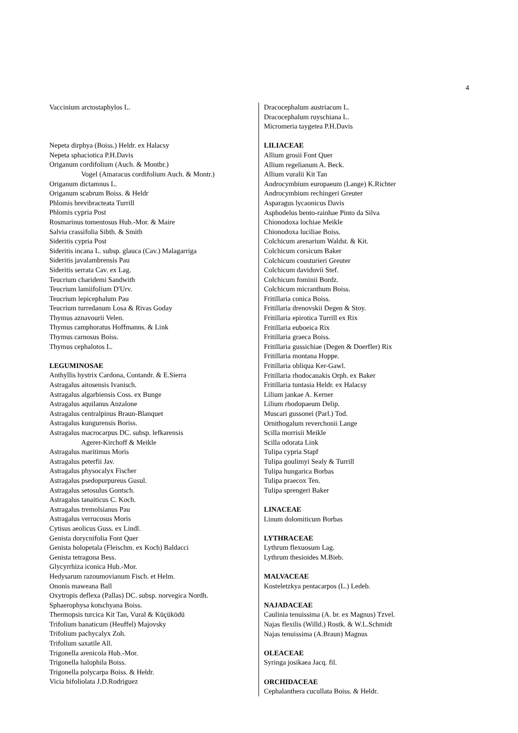4
Vaccinium arctostaphylos L.
Nepeta dirphya (Boiss.) Heldr. ex Halacsy
Nepeta sphaciotica P.H.Davis
Origanum cordifolium (Auch. & Montbr.)
Vogel (Amaracus cordifolium Auch. & Montr.)
Origanum dictamnus L.
Origanum scabrum Boiss. & Heldr
Phlomis brevibracteata Turrill
Phlomis cypria Post
Rosmarinus tomentosus Hub.-Mor. & Maire
Salvia crassifolia Sibth. & Smith
Sideritis cypria Post
Sideritis incana L. subsp. glauca (Cav.) Malagarriga
Sideritis javalambrensis Pau
Sideritis serrata Cav. ex Lag.
Teucrium charidemi Sandwith
Teucrium lamiifolium D'Urv.
Teucrium lepicephalum Pau
Teucrium turredanum Losa & Rivas Goday
Thymus aznavourii Velen.
Thymus camphoratus Hoffmanns. & Link
Thymus carnosus Boiss.
Thymus cephalotos L.
LEGUMINOSAE
Anthyllis hystrix Cardona, Contandr. & E.Sierra
Astragalus aitosensis Ivanisch.
Astragalus algarbiensis Coss. ex Bunge
Astragalus aquilanus Anzalone
Astragalus centralpinus Braun-Blanquet
Astragalus kungurensis Boriss.
Astragalus macrocarpus DC. subsp. lefkarensis
Agerer-Kirchoff & Meikle
Astragalus maritimus Moris
Astragalus peterfii Jav.
Astragalus physocalyx Fischer
Astragalus psedopurpureus Gusul.
Astragalus setosulus Gontsch.
Astragalus tanaiticus C. Koch.
Astragalus tremolsianus Pau
Astragalus verrucosus Moris
Cytisus aeolicus Guss. ex Lindl.
Genista dorycnifolia Font Quer
Genista holopetala (Fleischm. ex Koch) Baldacci
Genista tetragona Bess.
Glycyrrhiza iconica Hub.-Mor.
Hedysarum razoumovianum Fisch. et Helm.
Ononis maweana Ball
Oxytropis deflexa (Pallas) DC. subsp. norvegica Nordh.
Sphaerophysa kotschyana Boiss.
Thermopsis turcica Kit Tan, Vural & Küçüködü
Trifolium banaticum (Heuffel) Majovsky
Trifolium pachycalyx Zoh.
Trifolium saxatile All.
Trigonella arenicola Hub.-Mor.
Trigonella halophila Boiss.
Trigonella polycarpa Boiss. & Heldr.
Vicia bifoliolata J.D.Rodriguez
Dracocephalum austriacum L.
Dracocephalum ruyschiana L.
Micromeria taygetea P.H.Davis
LILIACEAE
Allium grosii Font Quer
Allium regelianum A. Beck.
Allium vuralii Kit Tan
Androcymbium europaeum (Lange) K.Richter
Androcymbium rechingeri Greuter
Asparagus lycaonicus Davis
Asphodelus bento-rainhae Pinto da Silva
Chionodoxa lochiae Meikle
Chionodoxa luciliae Boiss.
Colchicum arenarium Waldst. & Kit.
Colchicum corsicum Baker
Colchicum cousturieri Greuter
Colchicum davidovii Stef.
Colchicum fominii Bordz.
Colchicum micranthum Boiss.
Fritillaria conica Boiss.
Fritillaria drenovskii Degen & Stoy.
Fritillaria epirotica Turrill ex Rix
Fritillaria euboeica Rix
Fritillaria graeca Boiss.
Fritillaria gussichiae (Degen & Doerfler) Rix
Fritillaria montana Hoppe.
Fritillaria obliqua Ker-Gawl.
Fritillaria rhodocanakis Orph. ex Baker
Fritillaria tuntasia Heldr. ex Halacsy
Lilium jankae A. Kerner
Lilium rhodopaeum Delip.
Muscari gussonei (Parl.) Tod.
Ornithogalum reverchonii Lange
Scilla morrisii Meikle
Scilla odorata Link
Tulipa cypria Stapf
Tulipa goulimyi Sealy & Turrill
Tulipa hungarica Borbas
Tulipa praecox Ten.
Tulipa sprengeri Baker
LINACEAE
Linum dolomiticum Borbas
LYTHRACEAE
Lythrum flexuosum Lag.
Lythrum thesioides M.Bieb.
MALVACEAE
Kosteletzkya pentacarpos (L.) Ledeb.
NAJADACEAE
Caulinia tenuissima (A. br. ex Magnus) Tzvel.
Najas flexilis (Willd.) Rostk. & W.L.Schmidt
Najas tenuissima (A.Braun) Magnus
OLEACEAE
Syringa josikaea Jacq. fil.
ORCHIDACEAE
Cephalanthera cucullata Boiss. & Heldr.